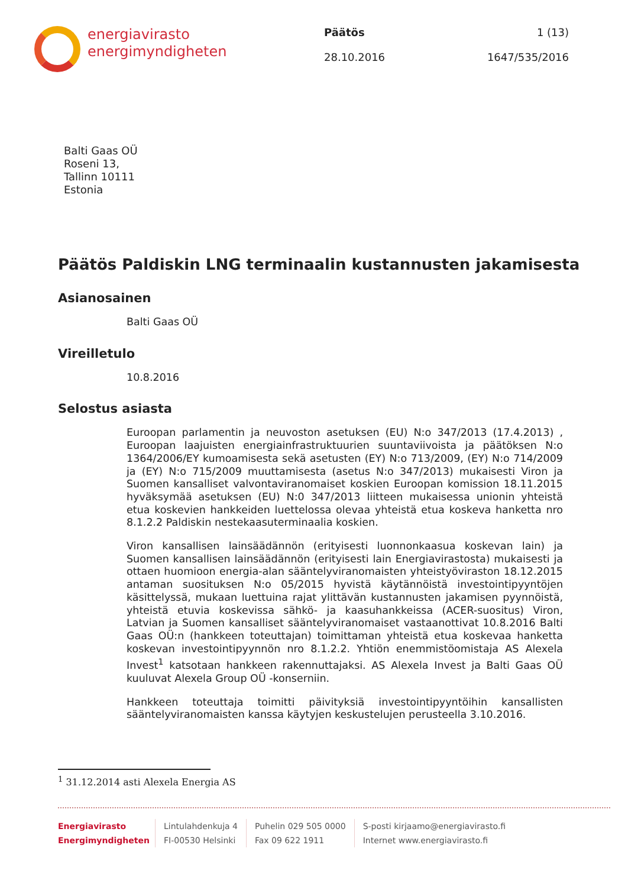energiavirasto
energimyndigheten
Päätös
28.10.2016
1 (13)
1647/535/2016
Balti Gaas OÜ
Roseni 13,
Tallinn 10111
Estonia
Päätös Paldiskin LNG terminaalin kustannusten jakamisesta
Asianosainen
Balti Gaas OÜ
Vireilletulo
10.8.2016
Selostus asiasta
Euroopan parlamentin ja neuvoston asetuksen (EU) N:o 347/2013 (17.4.2013) , Euroopan laajuisten energiainfrastruktuurien suuntaviivoista ja päätöksen N:o 1364/2006/EY kumoamisesta sekä asetusten (EY) N:o 713/2009, (EY) N:o 714/2009 ja (EY) N:o 715/2009 muuttamisesta (asetus N:o 347/2013) mukaisesti Viron ja Suomen kansalliset valvontaviranomaiset koskien Euroopan komission 18.11.2015 hyväksymää asetuksen (EU) N:0 347/2013 liitteen mukaisessa unionin yhteistä etua koskevien hankkeiden luettelossa olevaa yhteistä etua koskeva hanketta nro 8.1.2.2 Paldiskin nestekaasuterminaalia koskien.
Viron kansallisen lainsäädännön (erityisesti luonnonkaasua koskevan lain) ja Suomen kansallisen lainsäädännön (erityisesti lain Energiavirastosta) mukaisesti ja ottaen huomioon energia-alan sääntelyviranomaisten yhteistyöviraston 18.12.2015 antaman suosituksen N:o 05/2015 hyvistä käytännöistä investointipyyntöjen käsittelyssä, mukaan luettuina rajat ylittävän kustannusten jakamisen pyynnöistä, yhteistä etuvia koskevissa sähkö- ja kaasuhankkeissa (ACER-suositus) Viron, Latvian ja Suomen kansalliset sääntelyviranomaiset vastaanottivat 10.8.2016 Balti Gaas OÜ:n (hankkeen toteuttajan) toimittaman yhteistä etua koskevaa hanketta koskevan investointipyynnön nro 8.1.2.2. Yhtiön enemmistöomistaja AS Alexela Invest<sup>1</sup> katsotaan hankkeen rakennuttajaksi. AS Alexela Invest ja Balti Gaas OÜ kuuluvat Alexela Group OÜ -konserniin.
Hankkeen toteuttaja toimitti päivityksiä investointipyyntöihin kansallisten sääntelyviranomaisten kanssa käytyjen keskustelujen perusteella 3.10.2016.
<sup>1</sup> 31.12.2014 asti Alexela Energia AS
Energiavirasto
Energimyndigheten
Lintulahdenkuja 4
FI-00530 Helsinki
Puhelin 029 505 0000
Fax 09 622 1911
S-posti kirjaamo@energiavirasto.fi
Internet www.energiavirasto.fi